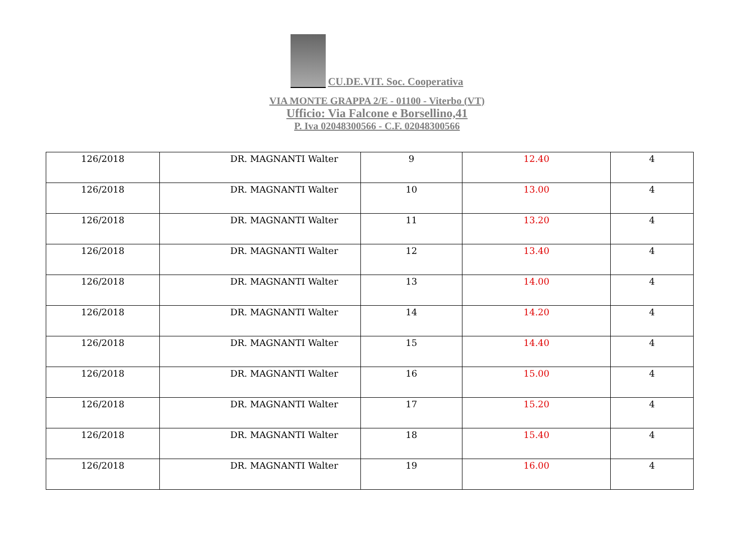CU.DE.VIT. Soc. Cooperativa
VIA MONTE GRAPPA 2/E - 01100 - Viterbo (VT)
Ufficio: Via Falcone e Borsellino,41
P. Iva 02048300566 - C.F. 02048300566
| 126/2018 | DR. MAGNANTI Walter | 9 | 12.40 | 4 |
| 126/2018 | DR. MAGNANTI Walter | 10 | 13.00 | 4 |
| 126/2018 | DR. MAGNANTI Walter | 11 | 13.20 | 4 |
| 126/2018 | DR. MAGNANTI Walter | 12 | 13.40 | 4 |
| 126/2018 | DR. MAGNANTI Walter | 13 | 14.00 | 4 |
| 126/2018 | DR. MAGNANTI Walter | 14 | 14.20 | 4 |
| 126/2018 | DR. MAGNANTI Walter | 15 | 14.40 | 4 |
| 126/2018 | DR. MAGNANTI Walter | 16 | 15.00 | 4 |
| 126/2018 | DR. MAGNANTI Walter | 17 | 15.20 | 4 |
| 126/2018 | DR. MAGNANTI Walter | 18 | 15.40 | 4 |
| 126/2018 | DR. MAGNANTI Walter | 19 | 16.00 | 4 |